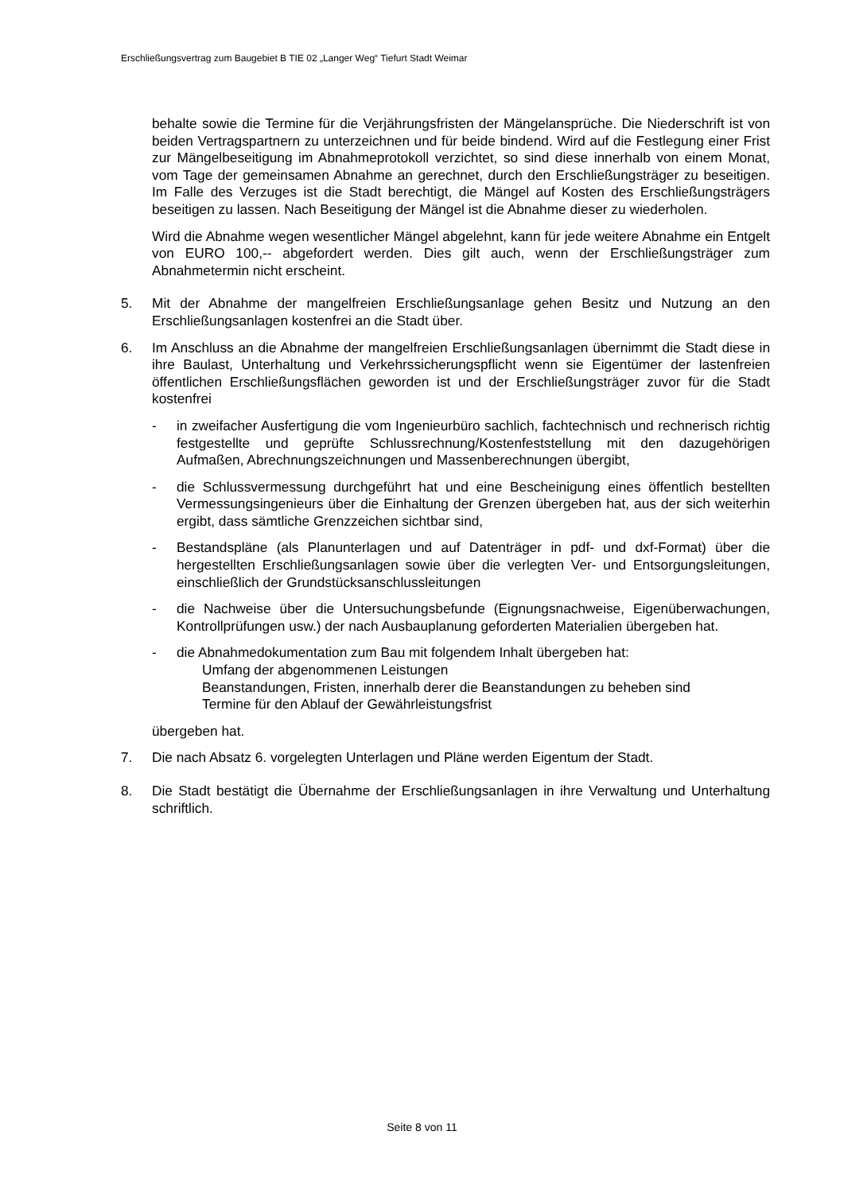Erschließungsvertrag zum Baugebiet B TIE 02 „Langer Weg“ Tiefurt Stadt Weimar
behalte sowie die Termine für die Verjährungsfristen der Mängelansprüche. Die Niederschrift ist von beiden Vertragspartnern zu unterzeichnen und für beide bindend. Wird auf die Festlegung einer Frist zur Mängelbeseitigung im Abnahmeprotokoll verzichtet, so sind diese innerhalb von einem Monat, vom Tage der gemeinsamen Abnahme an gerechnet, durch den Erschließungsträger zu beseitigen. Im Falle des Verzuges ist die Stadt berechtigt, die Mängel auf Kosten des Erschließungsträgers beseitigen zu lassen. Nach Beseitigung der Mängel ist die Abnahme dieser zu wiederholen.
Wird die Abnahme wegen wesentlicher Mängel abgelehnt, kann für jede weitere Abnahme ein Entgelt von EURO 100,-- abgefordert werden. Dies gilt auch, wenn der Erschließungsträger zum Abnahmetermin nicht erscheint.
5. Mit der Abnahme der mangelfreien Erschließungsanlage gehen Besitz und Nutzung an den Erschließungsanlagen kostenfrei an die Stadt über.
6. Im Anschluss an die Abnahme der mangelfreien Erschließungsanlagen übernimmt die Stadt diese in ihre Baulast, Unterhaltung und Verkehrssicherungspflicht wenn sie Eigentümer der lastenfreien öffentlichen Erschließungsflächen geworden ist und der Erschließungsträger zuvor für die Stadt kostenfrei
- in zweifacher Ausfertigung die vom Ingenieurbüro sachlich, fachtechnisch und rechnerisch richtig festgestellte und geprüfte Schlussrechnung/Kostenfeststellung mit den dazugehörigen Aufmaßen, Abrechnungszeichnungen und Massenberechnungen übergibt,
- die Schlussvermessung durchgeführt hat und eine Bescheinigung eines öffentlich bestellten Vermessungsingenieurs über die Einhaltung der Grenzen übergeben hat, aus der sich weiterhin ergibt, dass sämtliche Grenzzeichen sichtbar sind,
- Bestandspläne (als Planunterlagen und auf Datenträger in pdf- und dxf-Format) über die hergestellten Erschließungsanlagen sowie über die verlegten Ver- und Entsorgungsleitungen, einschließlich der Grundstücksanschlussleitungen
- die Nachweise über die Untersuchungsbefunde (Eignungsnachweise, Eigenüberwachungen, Kontrollprüfungen usw.) der nach Ausbauplanung geforderten Materialien übergeben hat.
- die Abnahmedokumentation zum Bau mit folgendem Inhalt übergeben hat:
Umfang der abgenommenen Leistungen
Beanstandungen, Fristen, innerhalb derer die Beanstandungen zu beheben sind
Termine für den Ablauf der Gewährleistungsfrist
übergeben hat.
7. Die nach Absatz 6. vorgelegten Unterlagen und Pläne werden Eigentum der Stadt.
8. Die Stadt bestätigt die Übernahme der Erschließungsanlagen in ihre Verwaltung und Unterhaltung schriftlich.
Seite 8 von 11